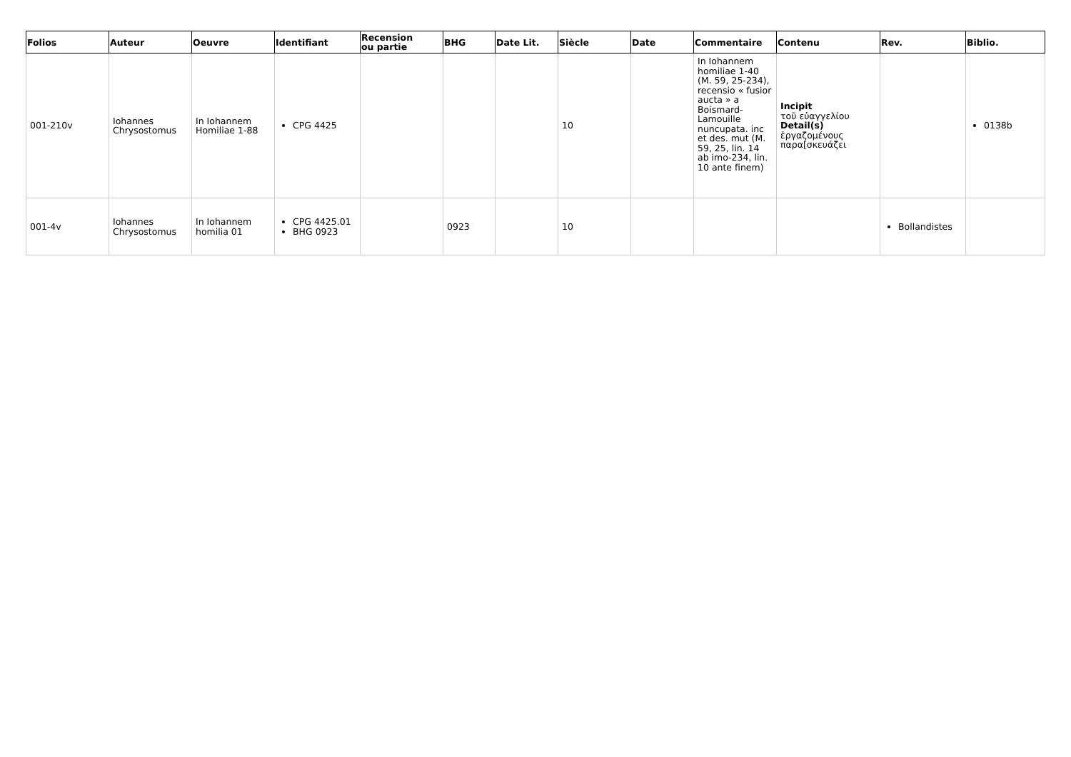| Folios | Auteur | Oeuvre | Identifiant | Recension ou partie | BHG | Date Lit. | Siècle | Date | Commentaire | Contenu | Rev. | Biblio. |
| --- | --- | --- | --- | --- | --- | --- | --- | --- | --- | --- | --- | --- |
| 001-210v | Iohannes Chrysostomus | In Iohannem Homiliae 1-88 | CPG 4425 | | | | 10 | | In Iohannem homiliae 1-40 (M. 59, 25-234), recensio « fusior aucta » a Boismard-Lamouille nuncupata. inc et des. mut (M. 59, 25, lin. 14 ab imo-234, lin. 10 ante finem) | Incipit τοῦ εὐαγγελίου Detail(s) ἐργαζομένους παρα[σκευάζει | | 0138b |
| 001-4v | Iohannes Chrysostomus | In Iohannem homilia 01 | CPG 4425.01 BHG 0923 | | 0923 | | 10 | | | | Bollandistes | |